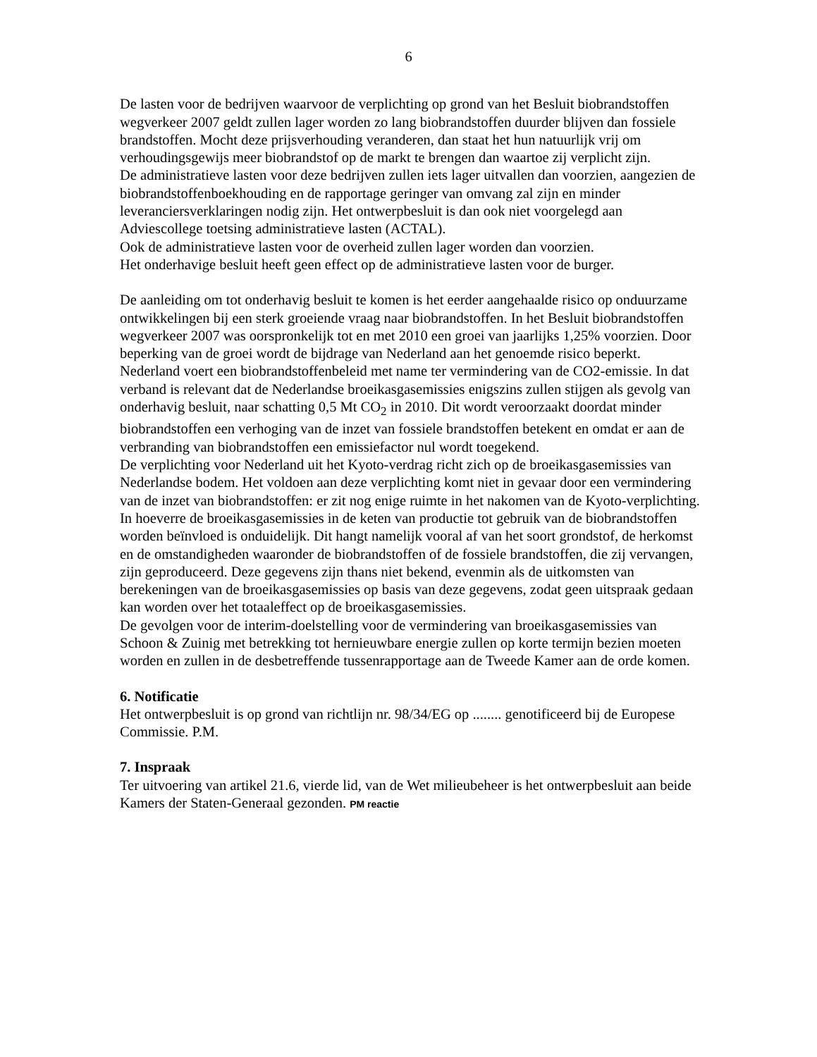6
De lasten voor de bedrijven waarvoor de verplichting op grond van het Besluit biobrandstoffen wegverkeer 2007 geldt zullen lager worden zo lang biobrandstoffen duurder blijven dan fossiele brandstoffen. Mocht deze prijsverhouding veranderen, dan staat het hun natuurlijk vrij om verhoudingsgewijs meer biobrandstof op de markt te brengen dan waartoe zij verplicht zijn.
De administratieve lasten voor deze bedrijven zullen iets lager uitvallen dan voorzien, aangezien de biobrandstoffenboekhouding en de rapportage geringer van omvang zal zijn en minder leveranciersverklaringen nodig zijn. Het ontwerpbesluit is dan ook niet voorgelegd aan Adviescollege toetsing administratieve lasten (ACTAL).
Ook de administratieve lasten voor de overheid zullen lager worden dan voorzien.
Het onderhavige besluit heeft geen effect op de administratieve lasten voor de burger.
De aanleiding om tot onderhavig besluit te komen is het eerder aangehaalde risico op onduurzame ontwikkelingen bij een sterk groeiende vraag naar biobrandstoffen. In het Besluit biobrandstoffen wegverkeer 2007 was oorspronkelijk tot en met 2010 een groei van jaarlijks 1,25% voorzien. Door beperking van de groei wordt de bijdrage van Nederland aan het genoemde risico beperkt. Nederland voert een biobrandstoffenbeleid met name ter vermindering van de CO2-emissie. In dat verband is relevant dat de Nederlandse broeikasgasemissies enigszins zullen stijgen als gevolg van onderhavig besluit, naar schatting 0,5 Mt CO<sub>2</sub> in 2010. Dit wordt veroorzaakt doordat minder biobrandstoffen een verhoging van de inzet van fossiele brandstoffen betekent en omdat er aan de verbranding van biobrandstoffen een emissiefactor nul wordt toegekend.
De verplichting voor Nederland uit het Kyoto-verdrag richt zich op de broeikasgasemissies van Nederlandse bodem. Het voldoen aan deze verplichting komt niet in gevaar door een vermindering van de inzet van biobrandstoffen: er zit nog enige ruimte in het nakomen van de Kyoto-verplichting. In hoeverre de broeikasgasemissies in de keten van productie tot gebruik van de biobrandstoffen worden beïnvloed is onduidelijk. Dit hangt namelijk vooral af van het soort grondstof, de herkomst en de omstandigheden waaronder de biobrandstoffen of de fossiele brandstoffen, die zij vervangen, zijn geproduceerd. Deze gegevens zijn thans niet bekend, evenmin als de uitkomsten van berekeningen van de broeikasgasemissies op basis van deze gegevens, zodat geen uitspraak gedaan kan worden over het totaaleffect op de broeikasgasemissies.
De gevolgen voor de interim-doelstelling voor de vermindering van broeikasgasemissies van Schoon & Zuinig met betrekking tot hernieuwbare energie zullen op korte termijn bezien moeten worden en zullen in de desbetreffende tussenrapportage aan de Tweede Kamer aan de orde komen.
6. Notificatie
Het ontwerpbesluit is op grond van richtlijn nr. 98/34/EG op ........ genotificeerd bij de Europese Commissie. P.M.
7. Inspraak
Ter uitvoering van artikel 21.6, vierde lid, van de Wet milieubeheer is het ontwerpbesluit aan beide Kamers der Staten-Generaal gezonden. PM reactie